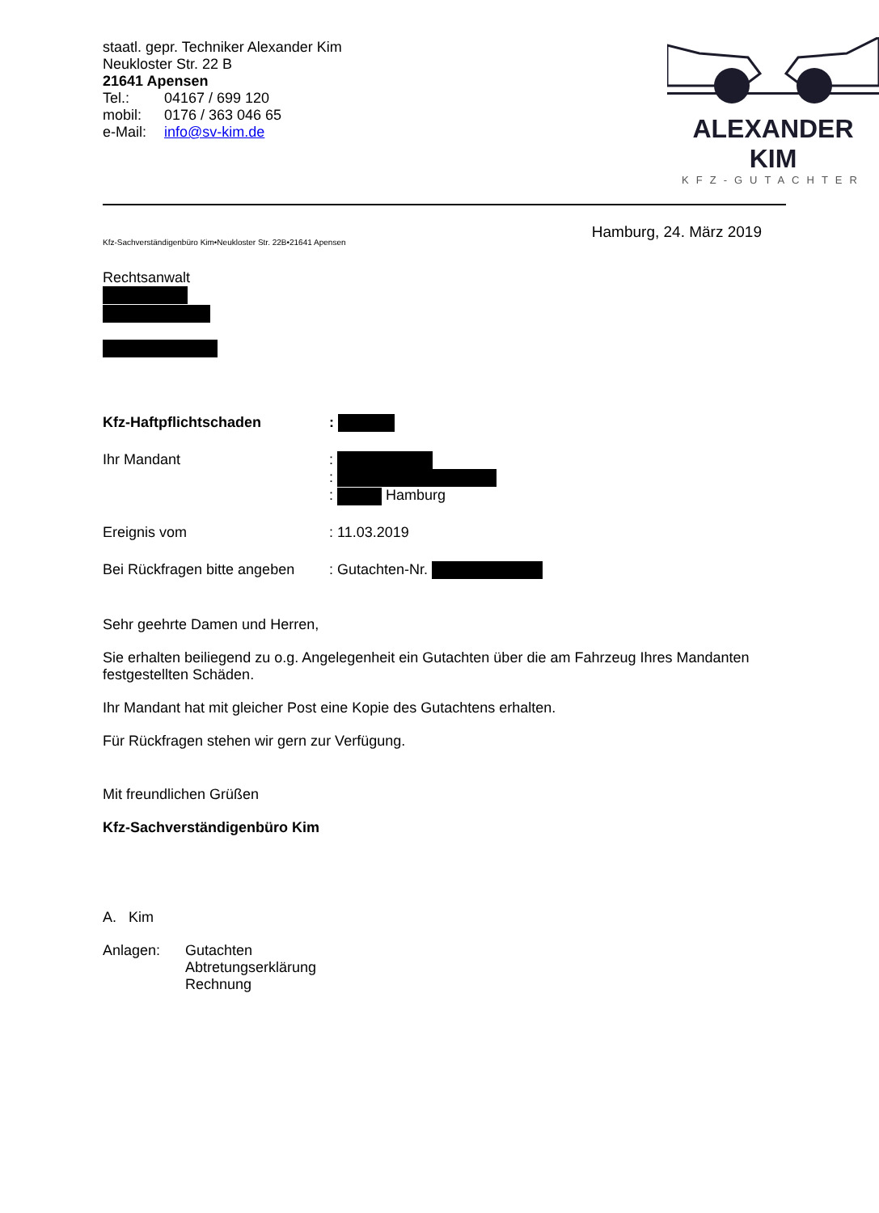staatl. gepr. Techniker Alexander Kim
Neukloster Str. 22 B
21641 Apensen
Tel.: 04167 / 699 120
mobil: 0176 / 363 046 65
e-Mail: info@sv-kim.de
ALEXANDER KIM
KFZ-GUTACHTER
Hamburg, 24. März 2019
Kfz-Sachverständigenbüro Kim•Neukloster Str. 22B•21641 Apensen
Rechtsanwalt
| Kfz-Haftpflichtschaden | : |
| Ihr Mandant | : : : Hamburg |
| Ereignis vom | : 11.03.2019 |
| Bei Rückfragen bitte angeben | : Gutachten-Nr. |
Sehr geehrte Damen und Herren,
Sie erhalten beiliegend zu o.g. Angelegenheit ein Gutachten über die am Fahrzeug Ihres Mandanten festgestellten Schäden.
Ihr Mandant hat mit gleicher Post eine Kopie des Gutachtens erhalten.
Für Rückfragen stehen wir gern zur Verfügung.
Mit freundlichen Grüßen
Kfz-Sachverständigenbüro Kim
A. Kim
Anlagen: Gutachten
Abtretungserklärung
Rechnung